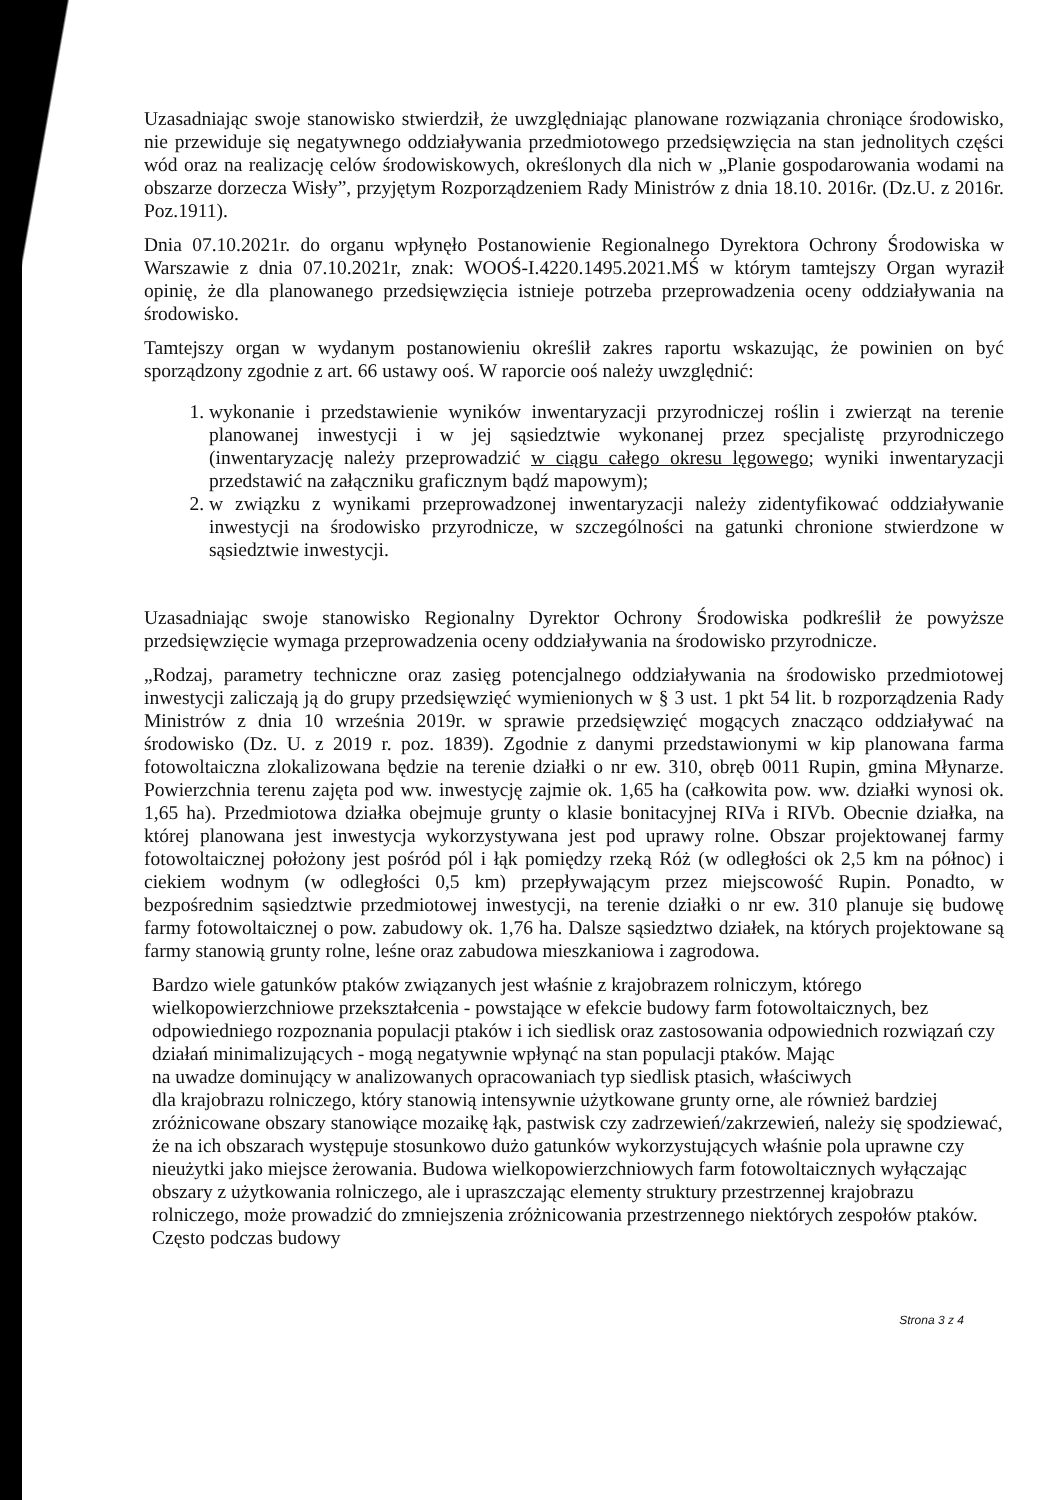Uzasadniając swoje stanowisko stwierdził, że uwzględniając planowane rozwiązania chroniące środowisko, nie przewiduje się negatywnego oddziaływania przedmiotowego przedsięwzięcia na stan jednolitych części wód oraz na realizację celów środowiskowych, określonych dla nich w „Planie gospodarowania wodami na obszarze dorzecza Wisły”, przyjętym Rozporządzeniem Rady Ministrów z dnia 18.10. 2016r. (Dz.U. z 2016r. Poz.1911).
Dnia 07.10.2021r. do organu wpłynęło Postanowienie Regionalnego Dyrektora Ochrony Środowiska w Warszawie z dnia 07.10.2021r, znak: WOOŚ-I.4220.1495.2021.MŚ w którym tamtejszy Organ wyraził opinię, że dla planowanego przedsięwzięcia istnieje potrzeba przeprowadzenia oceny oddziaływania na środowisko.
Tamtejszy organ w wydanym postanowieniu określił zakres raportu wskazując, że powinien on być sporządzony zgodnie z art. 66 ustawy ooś. W raporcie ooś należy uwzględnić:
1. wykonanie i przedstawienie wyników inwentaryzacji przyrodniczej roślin i zwierząt na terenie planowanej inwestycji i w jej sąsiedztwie wykonanej przez specjalistę przyrodniczego (inwentaryzację należy przeprowadzić w ciągu całego okresu lęgowego; wyniki inwentaryzacji przedstawić na załączniku graficznym bądź mapowym);
2. w związku z wynikami przeprowadzonej inwentaryzacji należy zidentyfikować oddziaływanie inwestycji na środowisko przyrodnicze, w szczególności na gatunki chronione stwierdzone w sąsiedztwie inwestycji.
Uzasadniając swoje stanowisko Regionalny Dyrektor Ochrony Środowiska podkreślił że powyższe przedsięwzięcie wymaga przeprowadzenia oceny oddziaływania na środowisko przyrodnicze.
„Rodzaj, parametry techniczne oraz zasięg potencjalnego oddziaływania na środowisko przedmiotowej inwestycji zaliczają ją do grupy przedsięwzięć wymienionych w § 3 ust. 1 pkt 54 lit. b rozporządzenia Rady Ministrów z dnia 10 września 2019r. w sprawie przedsięwzięć mogących znacząco oddziaływać na środowisko (Dz. U. z 2019 r. poz. 1839). Zgodnie z danymi przedstawionymi w kip planowana farma fotowoltaiczna zlokalizowana będzie na terenie działki o nr ew. 310, obręb 0011 Rupin, gmina Młynarze. Powierzchnia terenu zajęta pod ww. inwestycję zajmie ok. 1,65 ha (całkowita pow. ww. działki wynosi ok. 1,65 ha). Przedmiotowa działka obejmuje grunty o klasie bonitacyjnej RIVa i RIVb. Obecnie działka, na której planowana jest inwestycja wykorzystywana jest pod uprawy rolne. Obszar projektowanej farmy fotowoltaicznej położony jest pośród pól i łąk pomiędzy rzeką Róż (w odległości ok 2,5 km na północ) i ciekiem wodnym (w odległości 0,5 km) przepływającym przez miejscowość Rupin. Ponadto, w bezpośrednim sąsiedztwie przedmiotowej inwestycji, na terenie działki o nr ew. 310 planuje się budowę farmy fotowoltaicznej o pow. zabudowy ok. 1,76 ha. Dalsze sąsiedztwo działek, na których projektowane są farmy stanowią grunty rolne, leśne oraz zabudowa mieszkaniowa i zagrodowa.
Bardzo wiele gatunków ptaków związanych jest właśnie z krajobrazem rolniczym, którego wielkopowierzchniowe przekształcenia - powstające w efekcie budowy farm fotowoltaicznych, bez odpowiedniego rozpoznania populacji ptaków i ich siedlisk oraz zastosowania odpowiednich rozwiązań czy działań minimalizujących - mogą negatywnie wpłynąć na stan populacji ptaków. Mając
na uwadze dominujący w analizowanych opracowaniach typ siedlisk ptasich, właściwych
dla krajobrazu rolniczego, który stanowią intensywnie użytkowane grunty orne, ale również bardziej zróżnicowane obszary stanowiące mozaikę łąk, pastwisk czy zadrzewień/zakrzewień, należy się spodziewać, że na ich obszarach występuje stosunkowo dużo gatunków wykorzystujących właśnie pola uprawne czy nieużytki jako miejsce żerowania. Budowa wielkopowierzchniowych farm fotowoltaicznych wyłączając obszary z użytkowania rolniczego, ale i upraszczając elementy struktury przestrzennej krajobrazu rolniczego, może prowadzić do zmniejszenia zróżnicowania przestrzennego niektórych zespołów ptaków. Często podczas budowy
Strona 3 z 4